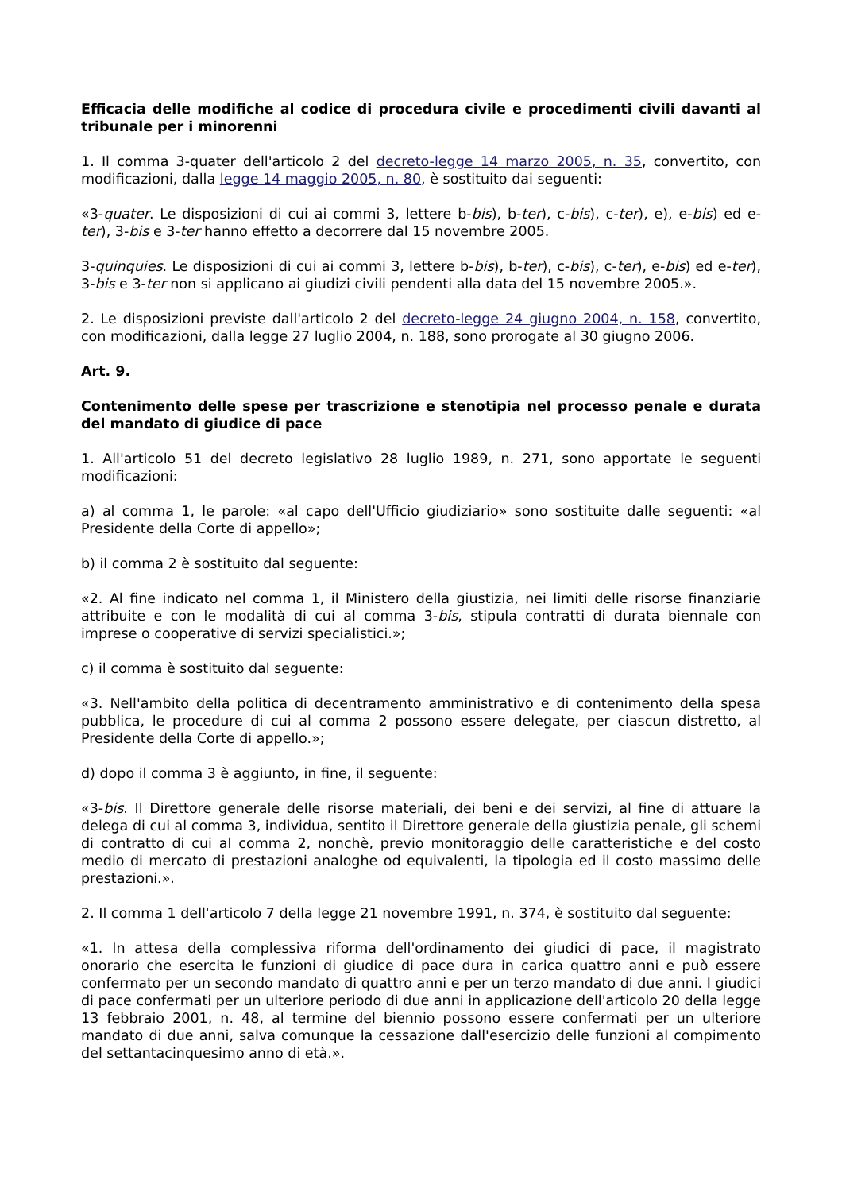Efficacia delle modifiche al codice di procedura civile e procedimenti civili davanti al tribunale per i minorenni
1. Il comma 3-quater dell'articolo 2 del decreto-legge 14 marzo 2005, n. 35, convertito, con modificazioni, dalla legge 14 maggio 2005, n. 80, è sostituito dai seguenti:
«3-quater. Le disposizioni di cui ai commi 3, lettere b-bis), b-ter), c-bis), c-ter), e), e-bis) ed e-ter), 3-bis e 3-ter hanno effetto a decorrere dal 15 novembre 2005.
3-quinquies. Le disposizioni di cui ai commi 3, lettere b-bis), b-ter), c-bis), c-ter), e-bis) ed e-ter), 3-bis e 3-ter non si applicano ai giudizi civili pendenti alla data del 15 novembre 2005.».
2. Le disposizioni previste dall'articolo 2 del decreto-legge 24 giugno 2004, n. 158, convertito, con modificazioni, dalla legge 27 luglio 2004, n. 188, sono prorogate al 30 giugno 2006.
Art. 9.
Contenimento delle spese per trascrizione e stenotipia nel processo penale e durata del mandato di giudice di pace
1. All'articolo 51 del decreto legislativo 28 luglio 1989, n. 271, sono apportate le seguenti modificazioni:
a) al comma 1, le parole: «al capo dell'Ufficio giudiziario» sono sostituite dalle seguenti: «al Presidente della Corte di appello»;
b) il comma 2 è sostituito dal seguente:
«2. Al fine indicato nel comma 1, il Ministero della giustizia, nei limiti delle risorse finanziarie attribuite e con le modalità di cui al comma 3-bis, stipula contratti di durata biennale con imprese o cooperative di servizi specialistici.»;
c) il comma è sostituito dal seguente:
«3. Nell'ambito della politica di decentramento amministrativo e di contenimento della spesa pubblica, le procedure di cui al comma 2 possono essere delegate, per ciascun distretto, al Presidente della Corte di appello.»;
d) dopo il comma 3 è aggiunto, in fine, il seguente:
«3-bis. Il Direttore generale delle risorse materiali, dei beni e dei servizi, al fine di attuare la delega di cui al comma 3, individua, sentito il Direttore generale della giustizia penale, gli schemi di contratto di cui al comma 2, nonchè, previo monitoraggio delle caratteristiche e del costo medio di mercato di prestazioni analoghe od equivalenti, la tipologia ed il costo massimo delle prestazioni.».
2. Il comma 1 dell'articolo 7 della legge 21 novembre 1991, n. 374, è sostituito dal seguente:
«1. In attesa della complessiva riforma dell'ordinamento dei giudici di pace, il magistrato onorario che esercita le funzioni di giudice di pace dura in carica quattro anni e può essere confermato per un secondo mandato di quattro anni e per un terzo mandato di due anni. I giudici di pace confermati per un ulteriore periodo di due anni in applicazione dell'articolo 20 della legge 13 febbraio 2001, n. 48, al termine del biennio possono essere confermati per un ulteriore mandato di due anni, salva comunque la cessazione dall'esercizio delle funzioni al compimento del settantacinquesimo anno di età.».